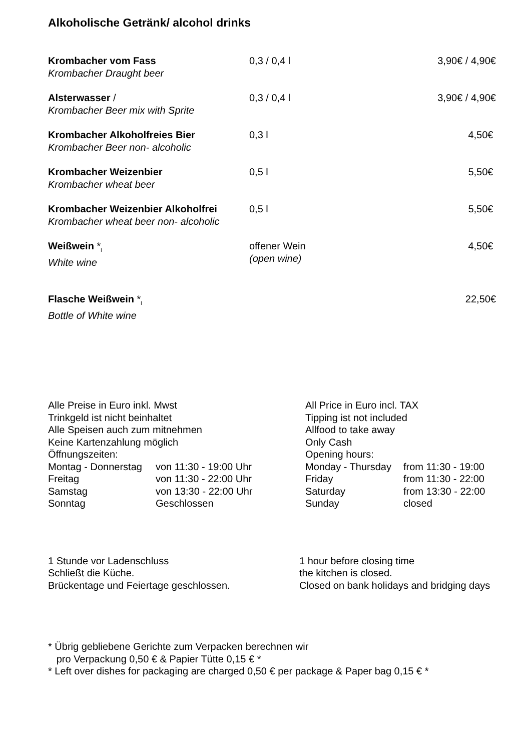Alkoholische Getränk/ alcohol drinks
| Krombacher vom Fass Krombacher Draught beer | 0,3 / 0,4 l | 3,90€ / 4,90€ |
| Alsterwasser / Krombacher Beer mix with Sprite | 0,3 / 0,4 l | 3,90€ / 4,90€ |
| Krombacher Alkoholfreies Bier Krombacher Beer non- alcoholic | 0,3 l | 4,50€ |
| Krombacher Weizenbier Krombacher wheat beer | 0,5 l | 5,50€ |
| Krombacher Weizenbier Alkoholfrei Krombacher wheat beer non- alcoholic | 0,5 l | 5,50€ |
| Weißwein *<sub>l</sub> White wine | offener Wein (open wine) | 4,50€ |
| Flasche Weißwein *<sub>l</sub> Bottle of White wine | | 22,50€ |
| Alle Preise in Euro inkl. Mwst | | All Price in Euro incl. TAX | |
| Trinkgeld ist nicht beinhaltet | | Tipping ist not included | |
| Alle Speisen auch zum mitnehmen | | Allfood to take away | |
| Keine Kartenzahlung möglich | | Only Cash | |
| Öffnungszeiten: | | Opening hours: | |
| Montag - Donnerstag | von 11:30 - 19:00 Uhr | Monday - Thursday | from 11:30 - 19:00 |
| Freitag | von 11:30 - 22:00 Uhr | Friday | from 11:30 - 22:00 |
| Samstag | von 13:30 - 22:00 Uhr | Saturday | from 13:30 - 22:00 |
| Sonntag | Geschlossen | Sunday | closed |
1 Stunde vor Ladenschluss
Schließt die Küche.
Brückentage und Feiertage geschlossen.
1 hour before closing time
the kitchen is closed.
Closed on bank holidays and bridging days
* Übrig gebliebene Gerichte zum Verpacken berechnen wir
pro Verpackung 0,50 € & Papier Tütte 0,15 € *
* Left over dishes for packaging are charged 0,50 € per package & Paper bag 0,15 € *